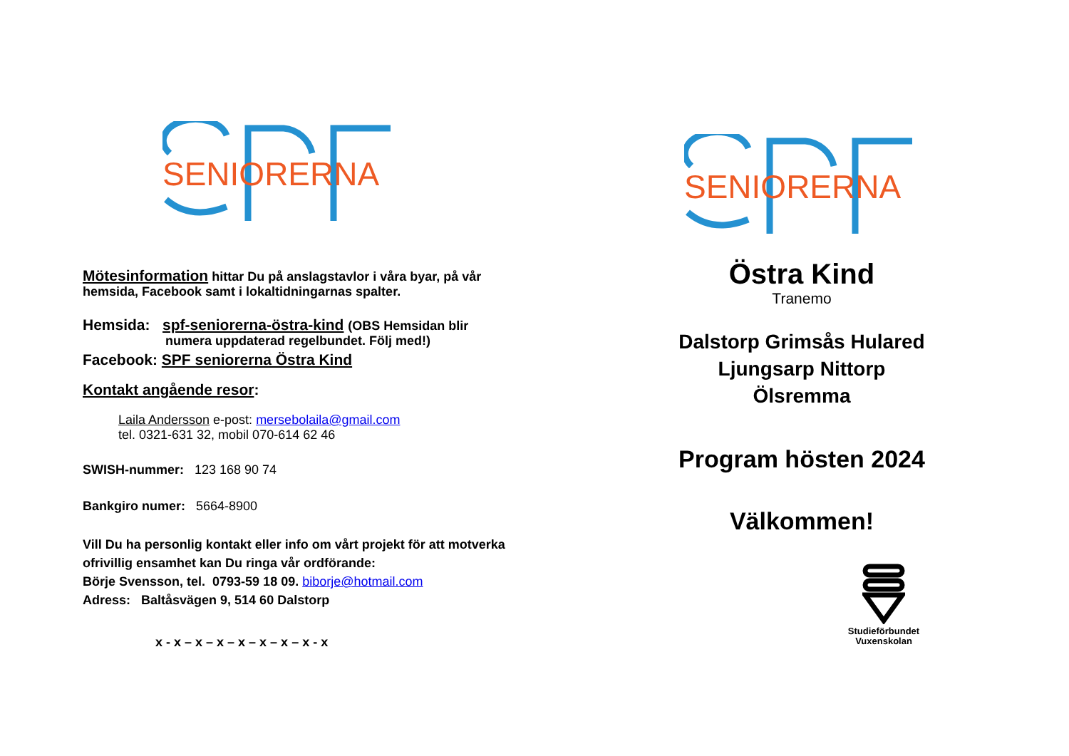SENIORERNA
Mötesinformation hittar Du på anslagstavlor i våra byar, på vår hemsida, Facebook samt i lokaltidningarnas spalter.
Hemsida: spf-seniorerna-östra-kind (OBS Hemsidan blir
numera uppdaterad regelbundet. Följ med!)
Facebook: SPF seniorerna Östra Kind
Kontakt angående resor:
Laila Andersson e-post: mersebolaila@gmail.com
tel. 0321-631 32, mobil 070-614 62 46
SWISH-nummer: 123 168 90 74
Bankgiro numer: 5664-8900
Vill Du ha personlig kontakt eller info om vårt projekt för att motverka ofrivillig ensamhet kan Du ringa vår ordförande:
Börje Svensson, tel. 0793-59 18 09. biborje@hotmail.com
Adress: Baltåsvägen 9, 514 60 Dalstorp
x - x – x – x – x – x – x – x - x
SENIORERNA
Östra Kind
Tranemo
Dalstorp Grimsås Hulared
Ljungsarp Nittorp
Ölsremma
Program hösten 2024
Välkommen!
Studieförbundet
Vuxenskolan